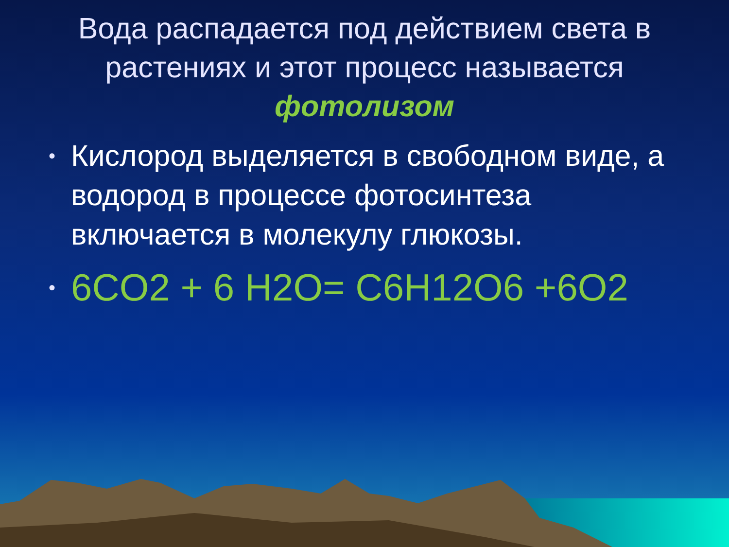Вода распадается под действием света в растениях и этот процесс называется фотолизом
• Кислород выделяется в свободном виде, а водород в процессе фотосинтеза включается в молекулу глюкозы.
• 6CO2 + 6 H2O= C6H12O6 +6O2